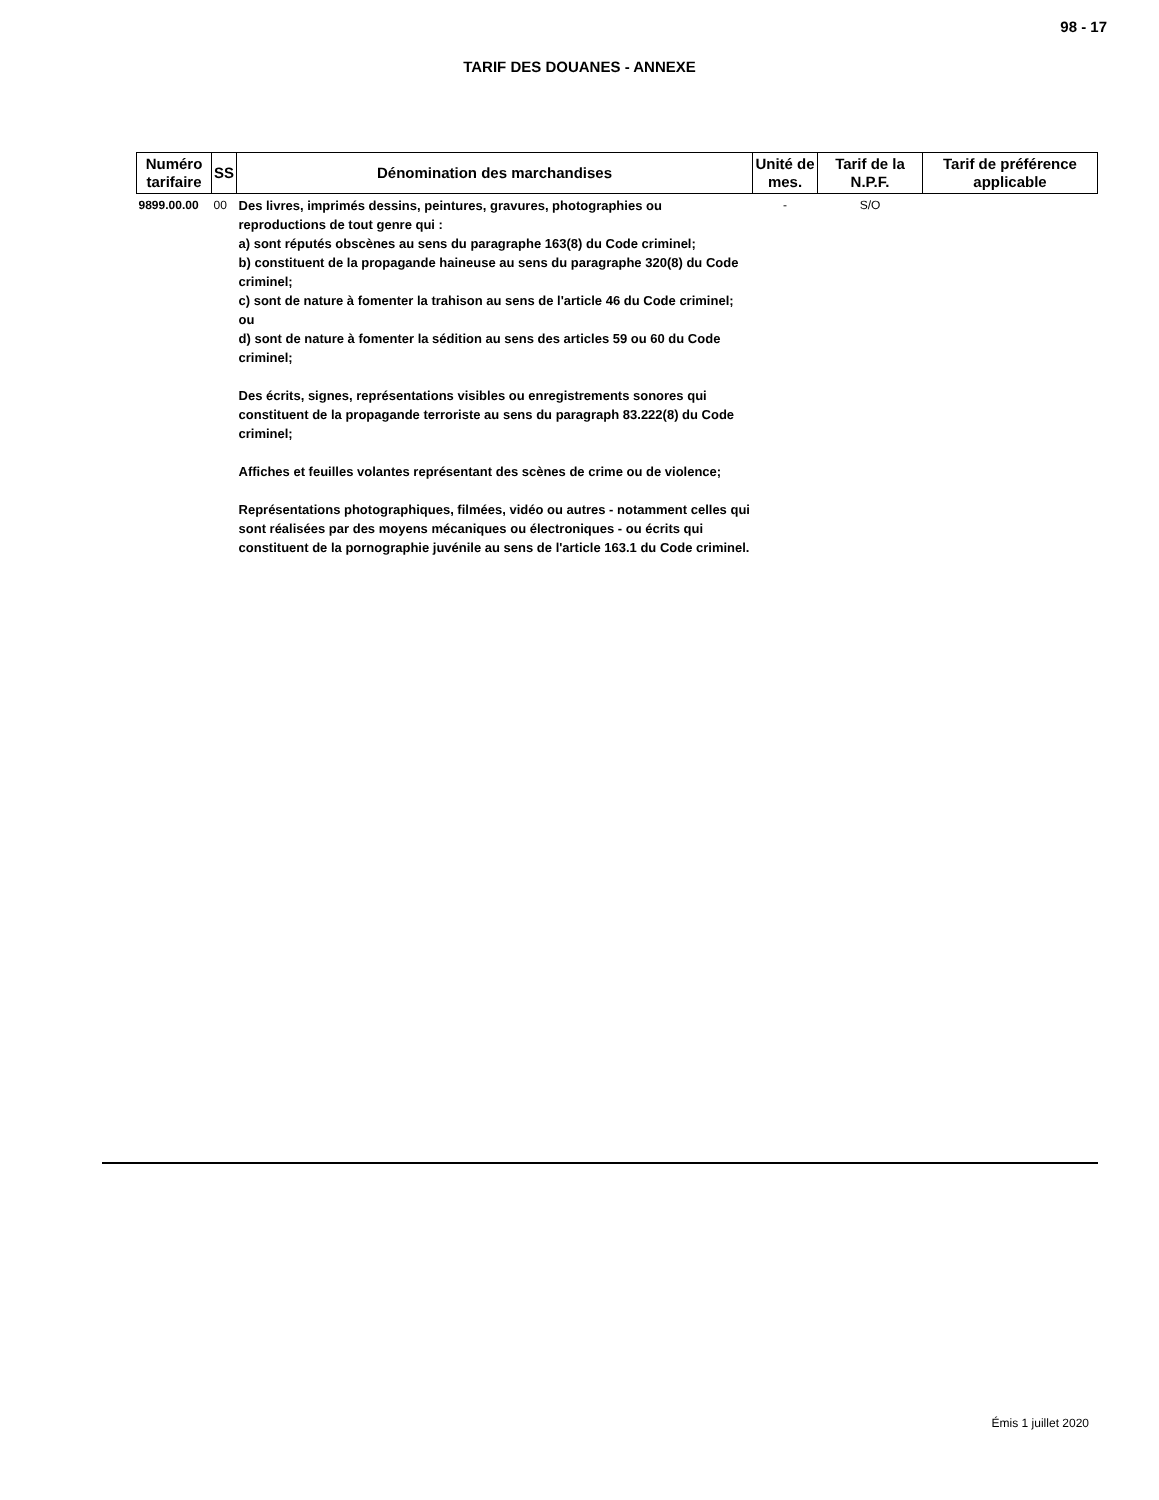98 - 17
TARIF DES DOUANES - ANNEXE
| Numéro tarifaire | SS | Dénomination des marchandises | Unité de mes. | Tarif de la N.P.F. | Tarif de préférence applicable |
| --- | --- | --- | --- | --- | --- |
| 9899.00.00 | 00 | Des livres, imprimés dessins, peintures, gravures, photographies ou reproductions de tout genre qui : a) sont réputés obscènes au sens du paragraphe 163(8) du Code criminel; b) constituent de la propagande haineuse au sens du paragraphe 320(8) du Code criminel; c) sont de nature à fomenter la trahison au sens de l'article 46 du Code criminel; ou d) sont de nature à fomenter la sédition au sens des articles 59 ou 60 du Code criminel; Des écrits, signes, représentations visibles ou enregistrements sonores qui constituent de la propagande terroriste au sens du paragraph 83.222(8) du Code criminel; Affiches et feuilles volantes représentant des scènes de crime ou de violence; Représentations photographiques, filmées, vidéo ou autres - notamment celles qui sont réalisées par des moyens mécaniques ou électroniques - ou écrits qui constituent de la pornographie juvénile au sens de l'article 163.1 du Code criminel. | - | S/O | |
Émis 1 juillet 2020